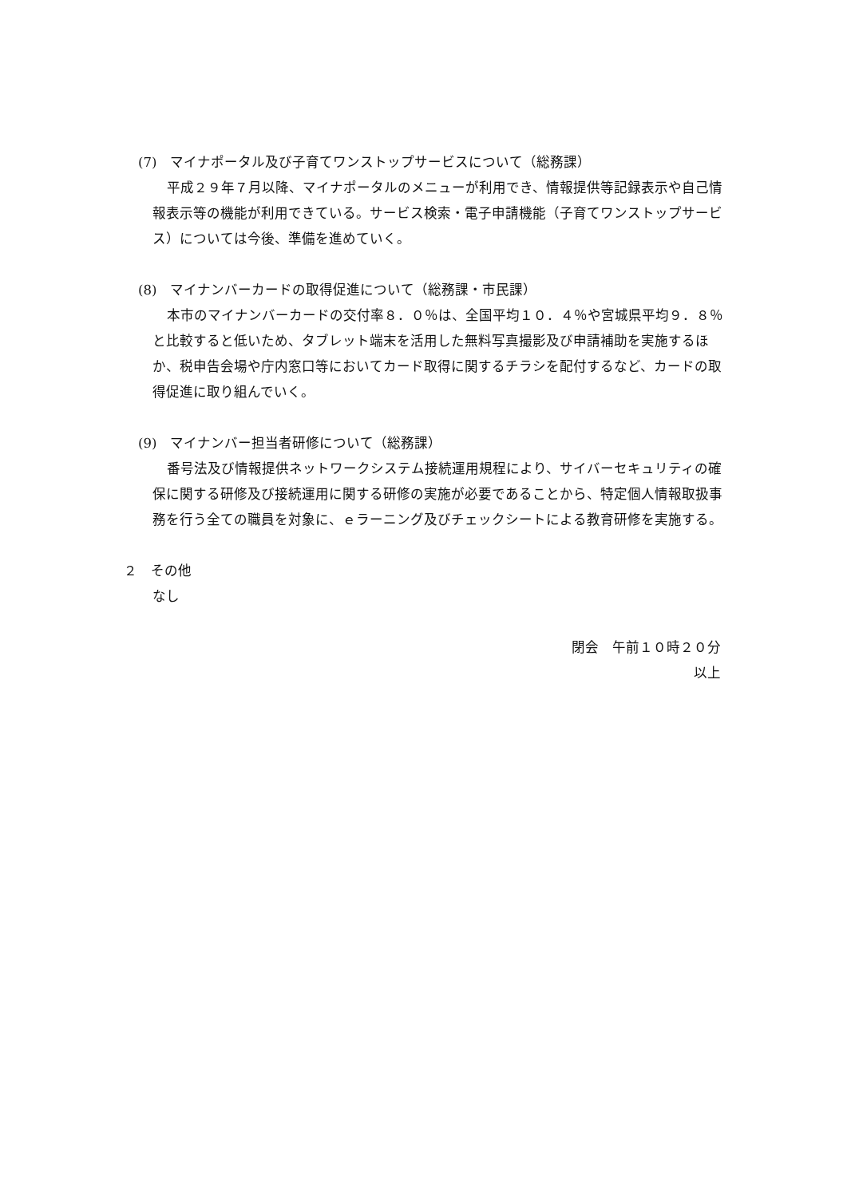(7)　マイナポータル及び子育てワンストップサービスについて（総務課）
平成２９年７月以降、マイナポータルのメニューが利用でき、情報提供等記録表示や自己情報表示等の機能が利用できている。サービス検索・電子申請機能（子育てワンストップサービス）については今後、準備を進めていく。
(8)　マイナンバーカードの取得促進について（総務課・市民課）
本市のマイナンバーカードの交付率８．０％は、全国平均１０．４％や宮城県平均９．８％と比較すると低いため、タブレット端末を活用した無料写真撮影及び申請補助を実施するほか、税申告会場や庁内窓口等においてカード取得に関するチラシを配付するなど、カードの取得促進に取り組んでいく。
(9)　マイナンバー担当者研修について（総務課）
番号法及び情報提供ネットワークシステム接続運用規程により、サイバーセキュリティの確保に関する研修及び接続運用に関する研修の実施が必要であることから、特定個人情報取扱事務を行う全ての職員を対象に、ｅラーニング及びチェックシートによる教育研修を実施する。
２　その他
なし
閉会　午前１０時２０分
以上